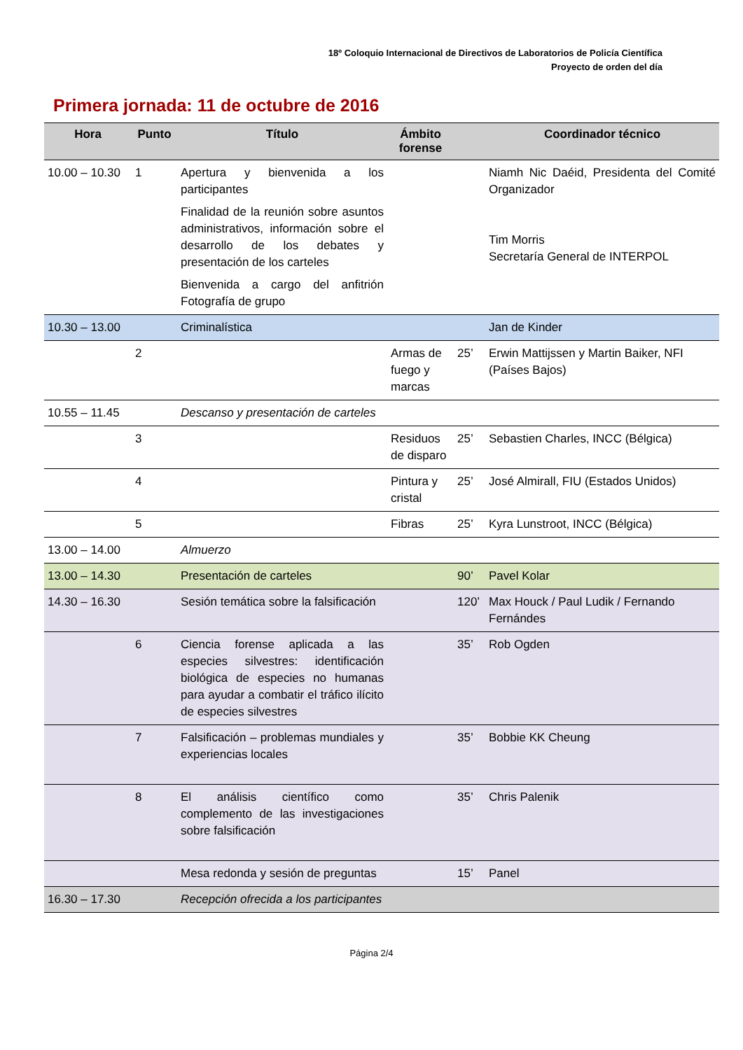18º Coloquio Internacional de Directivos de Laboratorios de Policía Científica
Proyecto de orden del día
Primera jornada: 11 de octubre de 2016
| Hora | Punto | Título | Ámbito forense | | Coordinador técnico |
| --- | --- | --- | --- | --- | --- |
| 10.00 – 10.30 | 1 | Apertura y bienvenida a los participantes Finalidad de la reunión sobre asuntos administrativos, información sobre el desarrollo de los debates y presentación de los carteles Bienvenida a cargo del anfitrión Fotografía de grupo | | | Niamh Nic Daéid, Presidenta del Comité Organizador Tim Morris Secretaría General de INTERPOL |
| 10.30 – 13.00 | | Criminalística | | | Jan de Kinder |
| | 2 | | Armas de fuego y marcas | 25’ | Erwin Mattijssen y Martin Baiker, NFI (Países Bajos) |
| 10.55 – 11.45 | | Descanso y presentación de carteles | | | |
| | 3 | | Residuos de disparo | 25’ | Sebastien Charles, INCC (Bélgica) |
| | 4 | | Pintura y cristal | 25’ | José Almirall, FIU (Estados Unidos) |
| | 5 | | Fibras | 25’ | Kyra Lunstroot, INCC (Bélgica) |
| 13.00 – 14.00 | | Almuerzo | | | |
| 13.00 – 14.30 | | Presentación de carteles | | 90’ | Pavel Kolar |
| 14.30 – 16.30 | | Sesión temática sobre la falsificación | | 120’ | Max Houck / Paul Ludik / Fernando Fernándes |
| | 6 | Ciencia forense aplicada a las especies silvestres: identificación biológica de especies no humanas para ayudar a combatir el tráfico ilícito de especies silvestres | | 35’ | Rob Ogden |
| | 7 | Falsificación – problemas mundiales y experiencias locales | | 35’ | Bobbie KK Cheung |
| | 8 | El análisis científico como complemento de las investigaciones sobre falsificación | | 35’ | Chris Palenik |
| | | Mesa redonda y sesión de preguntas | | 15’ | Panel |
| 16.30 – 17.30 | | Recepción ofrecida a los participantes | | | |
Página 2/4